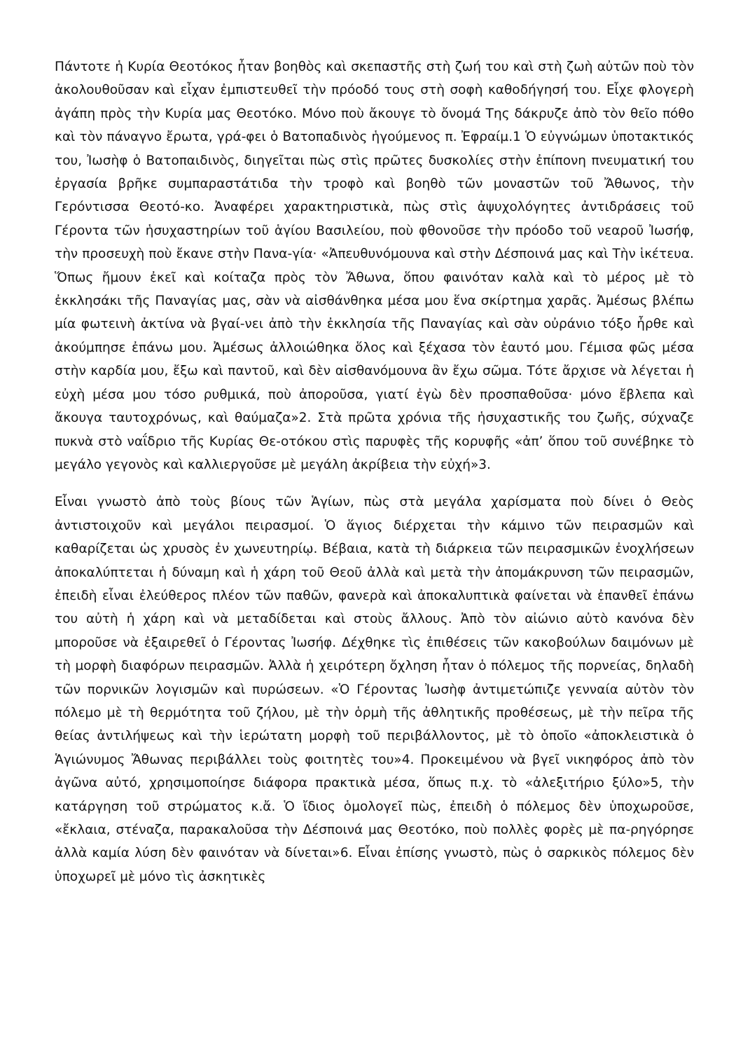Πάντοτε ἡ Κυρία Θεοτόκος ἦταν βοηθὸς καὶ σκεπαστῆς στὴ ζωή του καὶ στὴ ζωὴ αὐτῶν ποὺ τὸν ἀκολουθοῦσαν καὶ εἶχαν ἐμπιστευθεῖ τὴν πρόοδό τους στὴ σοφὴ καθοδήγησή του. Εἶχε φλογερὴ ἀγάπη πρὸς τὴν Κυρία μας Θεοτόκο. Μόνο ποὺ ἄκουγε τὸ ὄνομά Της δάκρυζε ἀπὸ τὸν θεῖο πόθο καὶ τὸν πάναγνο ἔρωτα, γρά-φει ὁ Βατοπαδινὸς ἡγούμενος π. Ἐφραίμ.1 Ὁ εὐγνώμων ὑποτακτικός του, Ἰωσὴφ ὁ Βατοπαιδινὸς, διηγεῖται πὼς στὶς πρῶτες δυσκολίες στὴν ἐπίπονη πνευματική του ἐργασία βρῆκε συμπαραστάτιδα τὴν τροφὸ καὶ βοηθὸ τῶν μοναστῶν τοῦ Ἄθωνος, τὴν Γερόντισσα Θεοτό-κο. Ἀναφέρει χαρακτηριστικὰ, πὼς στὶς ἀψυχολόγητες ἀντιδράσεις τοῦ Γέροντα τῶν ἡσυχαστηρίων τοῦ ἁγίου Βασιλείου, ποὺ φθονοῦσε τὴν πρόοδο τοῦ νεαροῦ Ἰωσήφ, τὴν προσευχὴ ποὺ ἔκανε στὴν Πανα-γία· «Ἀπευθυνόμουνα καὶ στὴν Δέσποινά μας καὶ Τὴν ἱκέτευα. Ὅπως ἤμουν ἐκεῖ καὶ κοίταζα πρὸς τὸν Ἄθωνα, ὅπου φαινόταν καλὰ καὶ τὸ μέρος μὲ τὸ ἐκκλησάκι τῆς Παναγίας μας, σὰν νὰ αἰσθάνθηκα μέσα μου ἕνα σκίρτημα χαρᾶς. Ἀμέσως βλέπω μία φωτεινὴ ἀκτίνα νὰ βγαί-νει ἀπὸ τὴν ἐκκλησία τῆς Παναγίας καὶ σὰν οὐράνιο τόξο ἦρθε καὶ ἀκούμπησε ἐπάνω μου. Ἀμέσως ἀλλοιώθηκα ὅλος καὶ ξέχασα τὸν ἑαυτό μου. Γέμισα φῶς μέσα στὴν καρδία μου, ἔξω καὶ παντοῦ, καὶ δὲν αἰσθανόμουνα ἂν ἔχω σῶμα. Τότε ἄρχισε νὰ λέγεται ἡ εὐχὴ μέσα μου τόσο ρυθμικά, ποὺ ἀποροῦσα, γιατί ἐγὼ δὲν προσπαθοῦσα· μόνο ἔβλεπα καὶ ἄκουγα ταυτοχρόνως, καὶ θαύμαζα»2. Στὰ πρῶτα χρόνια τῆς ἡσυχαστικῆς του ζωῆς, σύχναζε πυκνὰ στὸ ναΐδριο τῆς Κυρίας Θε-οτόκου στὶς παρυφὲς τῆς κορυφῆς «ἀπ’ ὅπου τοῦ συνέβηκε τὸ μεγάλο γεγονὸς καὶ καλλιεργοῦσε μὲ μεγάλη ἀκρίβεια τὴν εὐχή»3.
Εἶναι γνωστὸ ἀπὸ τοὺς βίους τῶν Ἁγίων, πὼς στὰ μεγάλα χαρίσματα ποὺ δίνει ὁ Θεὸς ἀντιστοιχοῦν καὶ μεγάλοι πειρασμοί. Ὁ ἅγιος διέρχεται τὴν κάμινο τῶν πειρασμῶν καὶ καθαρίζεται ὡς χρυσὸς ἐν χωνευτηρίῳ. Βέβαια, κατὰ τὴ διάρκεια τῶν πειρασμικῶν ἐνοχλήσεων ἀποκαλύπτεται ἡ δύναμη καὶ ἡ χάρη τοῦ Θεοῦ ἀλλὰ καὶ μετὰ τὴν ἀπομάκρυνση τῶν πειρασμῶν, ἐπειδὴ εἶναι ἐλεύθερος πλέον τῶν παθῶν, φανερὰ καὶ ἀποκαλυπτικὰ φαίνεται νὰ ἐπανθεῖ ἐπάνω του αὐτὴ ἡ χάρη καὶ νὰ μεταδίδεται καὶ στοὺς ἄλλους. Ἀπὸ τὸν αἰώνιο αὐτὸ κανόνα δὲν μποροῦσε νὰ ἐξαιρεθεῖ ὁ Γέροντας Ἰωσήφ. Δέχθηκε τὶς ἐπιθέσεις τῶν κακοβούλων δαιμόνων μὲ τὴ μορφὴ διαφόρων πειρασμῶν. Ἀλλὰ ἡ χειρότερη ὄχληση ἦταν ὁ πόλεμος τῆς πορνείας, δηλαδὴ τῶν πορνικῶν λογισμῶν καὶ πυρώσεων. «Ὁ Γέροντας Ἰωσὴφ ἀντιμετώπιζε γενναία αὐτὸν τὸν πόλεμο μὲ τὴ θερμότητα τοῦ ζήλου, μὲ τὴν ὁρμὴ τῆς ἀθλητικῆς προθέσεως, μὲ τὴν πεῖρα τῆς θείας ἀντιλήψεως καὶ τὴν ἱερώτατη μορφὴ τοῦ περιβάλλοντος, μὲ τὸ ὁποῖο «ἀποκλειστικὰ ὁ Ἁγιώνυμος Ἄθωνας περιβάλλει τοὺς φοιτητὲς του»4. Προκειμένου νὰ βγεῖ νικηφόρος ἀπὸ τὸν ἀγῶνα αὐτό, χρησιμοποίησε διάφορα πρακτικὰ μέσα, ὅπως π.χ. τὸ «ἀλεξιτήριο ξύλο»5, τὴν κατάργηση τοῦ στρώματος κ.ἄ. Ὁ ἴδιος ὁμολογεῖ πὼς, ἐπειδὴ ὁ πόλεμος δὲν ὑποχωροῦσε, «ἔκλαια, στέναζα, παρακαλοῦσα τὴν Δέσποινά μας Θεοτόκο, ποὺ πολλὲς φορὲς μὲ πα-ρηγόρησε ἀλλὰ καμία λύση δὲν φαινόταν νὰ δίνεται»6. Εἶναι ἐπίσης γνωστὸ, πὼς ὁ σαρκικὸς πόλεμος δὲν ὑποχωρεῖ μὲ μόνο τὶς ἀσκητικὲς